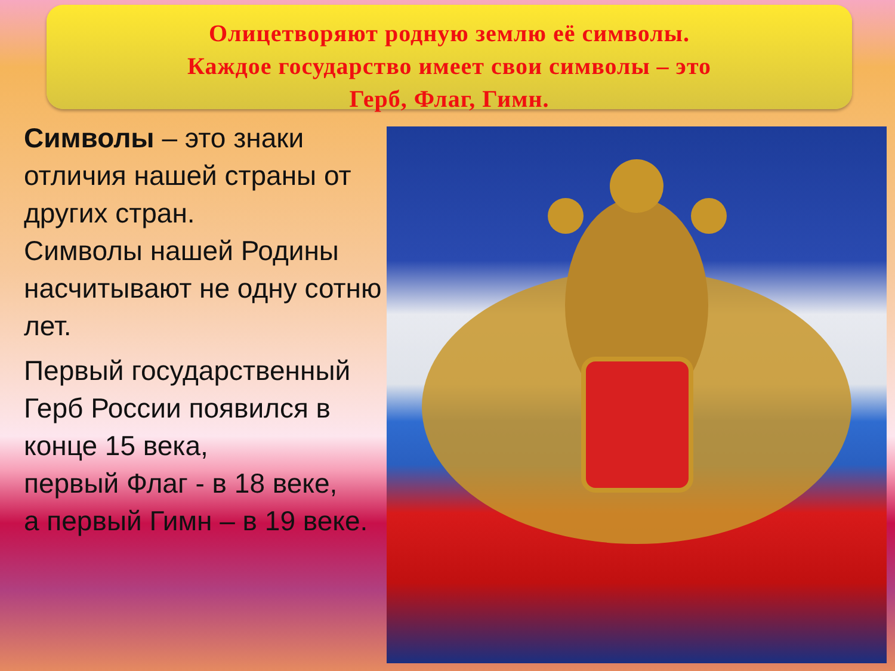Олицетворяют родную землю её символы.
Каждое государство имеет свои символы – это
Герб, Флаг, Гимн.
Символы – это знаки отличия нашей страны от других стран.
Символы нашей Родины насчитывают не одну сотню лет.
Первый государственный Герб России появился в конце 15 века,
первый Флаг - в 18 веке,
а первый Гимн – в 19 веке.